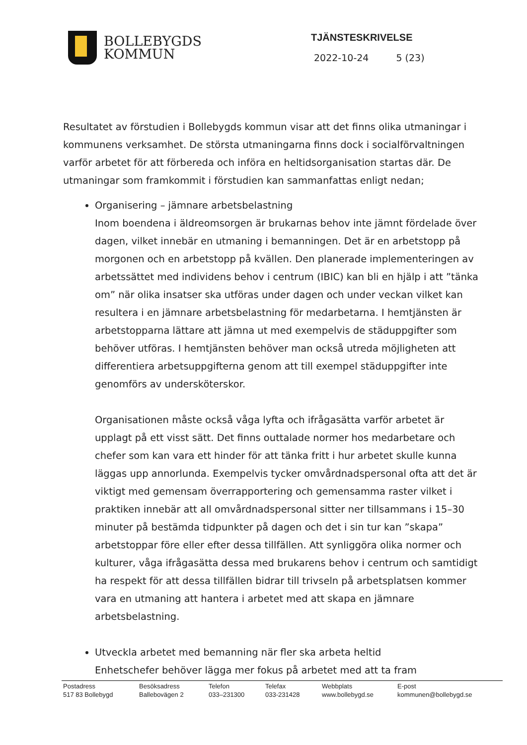BOLLEBYGDS
KOMMUN
TJÄNSTESKRIVELSE
2022-10-24 5 (23)
Resultatet av förstudien i Bollebygds kommun visar att det finns olika utmaningar i kommunens verksamhet. De största utmaningarna finns dock i socialförvaltningen varför arbetet för att förbereda och införa en heltidsorganisation startas där. De utmaningar som framkommit i förstudien kan sammanfattas enligt nedan;
Organisering – jämnare arbetsbelastning
Inom boendena i äldreomsorgen är brukarnas behov inte jämnt fördelade över dagen, vilket innebär en utmaning i bemanningen. Det är en arbetstopp på morgonen och en arbetstopp på kvällen. Den planerade implementeringen av arbetssättet med individens behov i centrum (IBIC) kan bli en hjälp i att ”tänka om” när olika insatser ska utföras under dagen och under veckan vilket kan resultera i en jämnare arbetsbelastning för medarbetarna. I hemtjänsten är arbetstopparna lättare att jämna ut med exempelvis de städuppgifter som behöver utföras. I hemtjänsten behöver man också utreda möjligheten att differentiera arbetsuppgifterna genom att till exempel städuppgifter inte genomförs av undersköterskor.
Organisationen måste också våga lyfta och ifrågasätta varför arbetet är upplagt på ett visst sätt. Det finns outtalade normer hos medarbetare och chefer som kan vara ett hinder för att tänka fritt i hur arbetet skulle kunna läggas upp annorlunda. Exempelvis tycker omvårdnadspersonal ofta att det är viktigt med gemensam överrapportering och gemensamma raster vilket i praktiken innebär att all omvårdnadspersonal sitter ner tillsammans i 15–30 minuter på bestämda tidpunkter på dagen och det i sin tur kan ”skapa” arbetstoppar före eller efter dessa tillfällen. Att synliggöra olika normer och kulturer, våga ifrågasätta dessa med brukarens behov i centrum och samtidigt ha respekt för att dessa tillfällen bidrar till trivseln på arbetsplatsen kommer vara en utmaning att hantera i arbetet med att skapa en jämnare arbetsbelastning.
Utveckla arbetet med bemanning när fler ska arbeta heltid
Enhetschefer behöver lägga mer fokus på arbetet med att ta fram
Postadress
517 83 Bollebygd
Besöksadress
Ballebovägen 2
Telefon
033–231300
Telefax
033-231428
Webbplats
www.bollebygd.se
E-post
kommunen@bollebygd.se